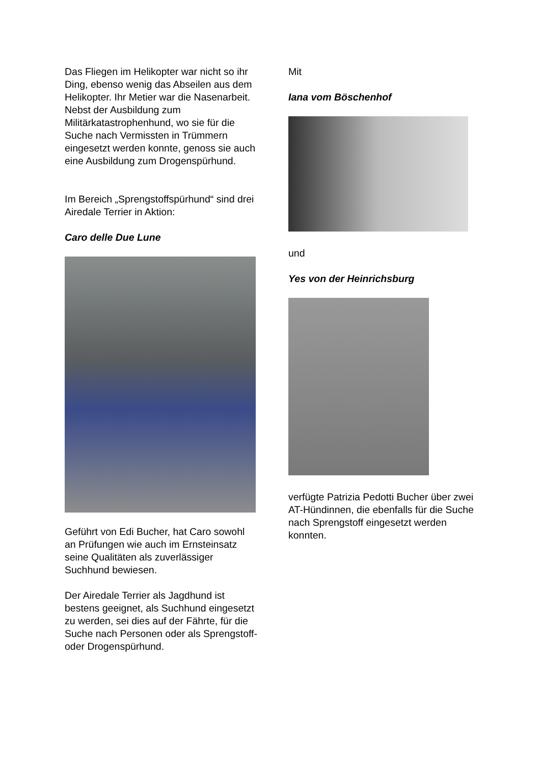Das Fliegen im Helikopter war nicht so ihr Ding, ebenso wenig das Abseilen aus dem Helikopter. Ihr Metier war die Nasenarbeit. Nebst der Ausbildung zum Militärkatastrophenhund, wo sie für die Suche nach Vermissten in Trümmern eingesetzt werden konnte, genoss sie auch eine Ausbildung zum Drogenspürhund.
Im Bereich „Sprengstoffspürhund“ sind drei Airedale Terrier in Aktion:
Caro delle Due Lune
Geführt von Edi Bucher, hat Caro sowohl an Prüfungen wie auch im Ernsteinsatz seine Qualitäten als zuverlässiger Suchhund bewiesen.
Der Airedale Terrier als Jagdhund ist bestens geeignet, als Suchhund eingesetzt zu werden, sei dies auf der Fährte, für die Suche nach Personen oder als Sprengstoff- oder Drogenspürhund.
Mit
Iana vom Böschenhof
und
Yes von der Heinrichsburg
verfügte Patrizia Pedotti Bucher über zwei AT-Hündinnen, die ebenfalls für die Suche nach Sprengstoff eingesetzt werden konnten.